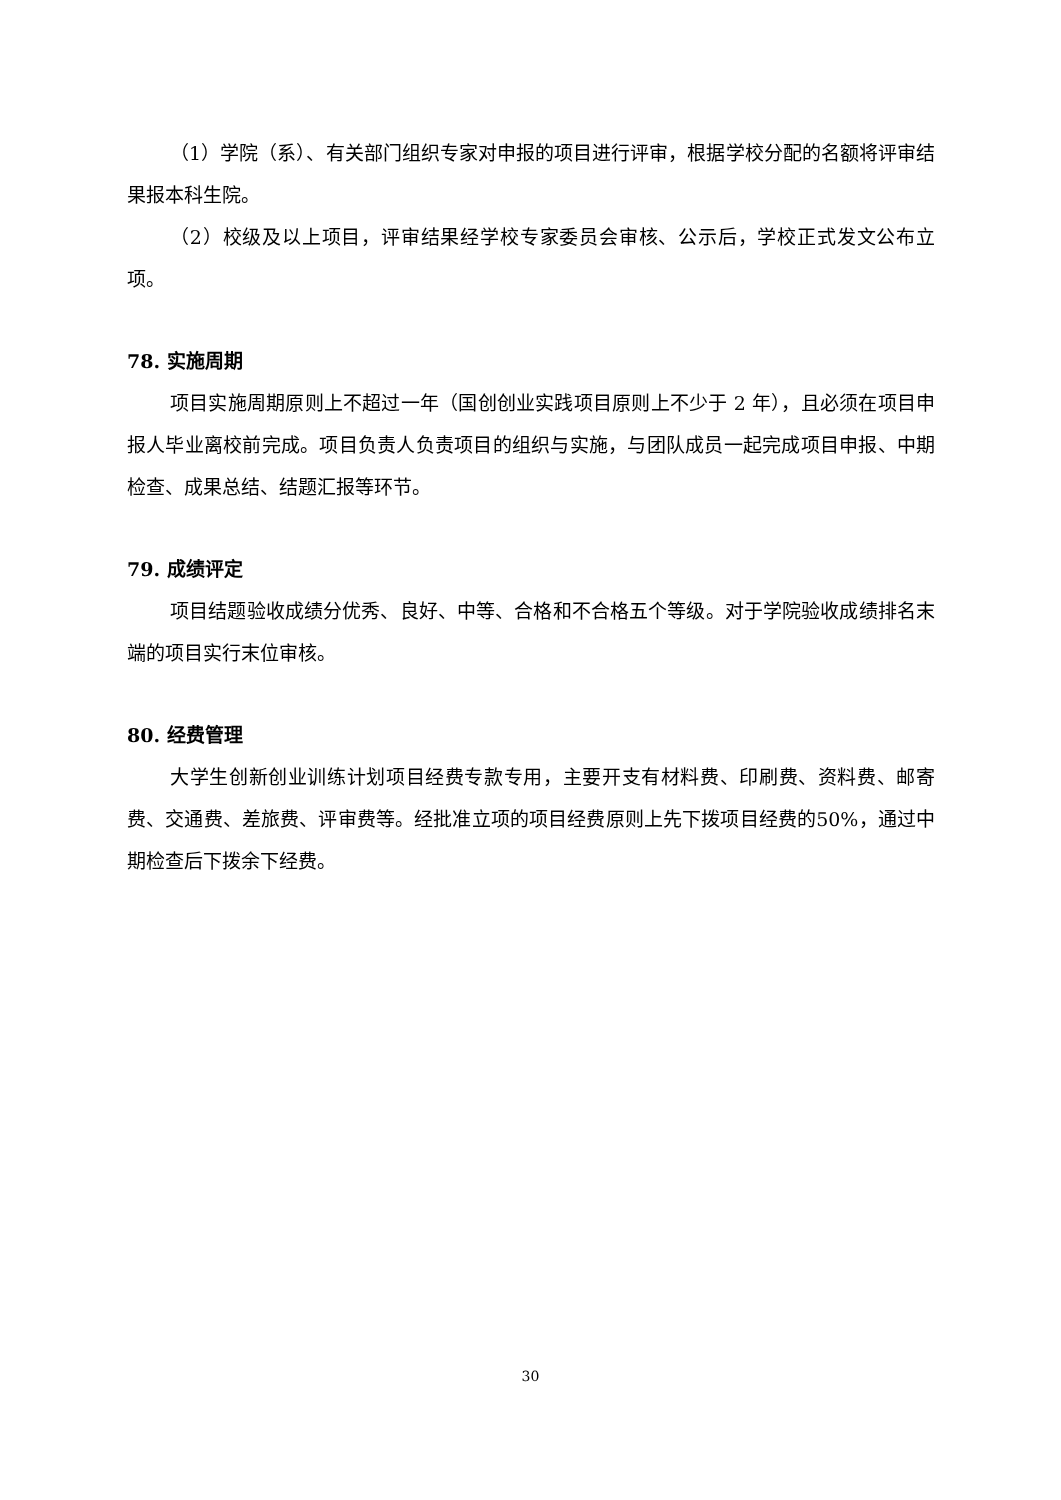（1）学院（系）、有关部门组织专家对申报的项目进行评审，根据学校分配的名额将评审结果报本科生院。
（2）校级及以上项目，评审结果经学校专家委员会审核、公示后，学校正式发文公布立项。
78. 实施周期
项目实施周期原则上不超过一年（国创创业实践项目原则上不少于 2 年），且必须在项目申报人毕业离校前完成。项目负责人负责项目的组织与实施，与团队成员一起完成项目申报、中期检查、成果总结、结题汇报等环节。
79. 成绩评定
项目结题验收成绩分优秀、良好、中等、合格和不合格五个等级。对于学院验收成绩排名末端的项目实行末位审核。
80. 经费管理
大学生创新创业训练计划项目经费专款专用，主要开支有材料费、印刷费、资料费、邮寄费、交通费、差旅费、评审费等。经批准立项的项目经费原则上先下拨项目经费的50%，通过中期检查后下拨余下经费。
30